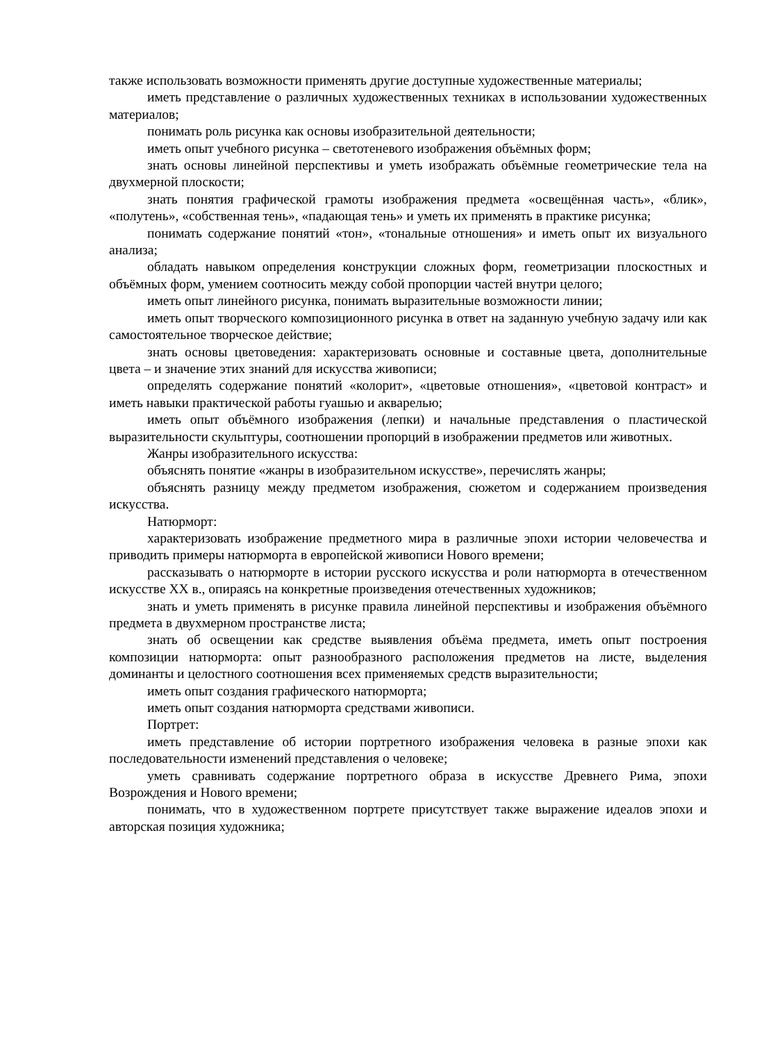также использовать возможности применять другие доступные художественные материалы;
иметь представление о различных художественных техниках в использовании художественных материалов;
понимать роль рисунка как основы изобразительной деятельности;
иметь опыт учебного рисунка – светотеневого изображения объёмных форм;
знать основы линейной перспективы и уметь изображать объёмные геометрические тела на двухмерной плоскости;
знать понятия графической грамоты изображения предмета «освещённая часть», «блик», «полутень», «собственная тень», «падающая тень» и уметь их применять в практике рисунка;
понимать содержание понятий «тон», «тональные отношения» и иметь опыт их визуального анализа;
обладать навыком определения конструкции сложных форм, геометризации плоскостных и объёмных форм, умением соотносить между собой пропорции частей внутри целого;
иметь опыт линейного рисунка, понимать выразительные возможности линии;
иметь опыт творческого композиционного рисунка в ответ на заданную учебную задачу или как самостоятельное творческое действие;
знать основы цветоведения: характеризовать основные и составные цвета, дополнительные цвета – и значение этих знаний для искусства живописи;
определять содержание понятий «колорит», «цветовые отношения», «цветовой контраст» и иметь навыки практической работы гуашью и акварелью;
иметь опыт объёмного изображения (лепки) и начальные представления о пластической выразительности скульптуры, соотношении пропорций в изображении предметов или животных.
Жанры изобразительного искусства:
объяснять понятие «жанры в изобразительном искусстве», перечислять жанры;
объяснять разницу между предметом изображения, сюжетом и содержанием произведения искусства.
Натюрморт:
характеризовать изображение предметного мира в различные эпохи истории человечества и приводить примеры натюрморта в европейской живописи Нового времени;
рассказывать о натюрморте в истории русского искусства и роли натюрморта в отечественном искусстве XX в., опираясь на конкретные произведения отечественных художников;
знать и уметь применять в рисунке правила линейной перспективы и изображения объёмного предмета в двухмерном пространстве листа;
знать об освещении как средстве выявления объёма предмета, иметь опыт построения композиции натюрморта: опыт разнообразного расположения предметов на листе, выделения доминанты и целостного соотношения всех применяемых средств выразительности;
иметь опыт создания графического натюрморта;
иметь опыт создания натюрморта средствами живописи.
Портрет:
иметь представление об истории портретного изображения человека в разные эпохи как последовательности изменений представления о человеке;
уметь сравнивать содержание портретного образа в искусстве Древнего Рима, эпохи Возрождения и Нового времени;
понимать, что в художественном портрете присутствует также выражение идеалов эпохи и авторская позиция художника;